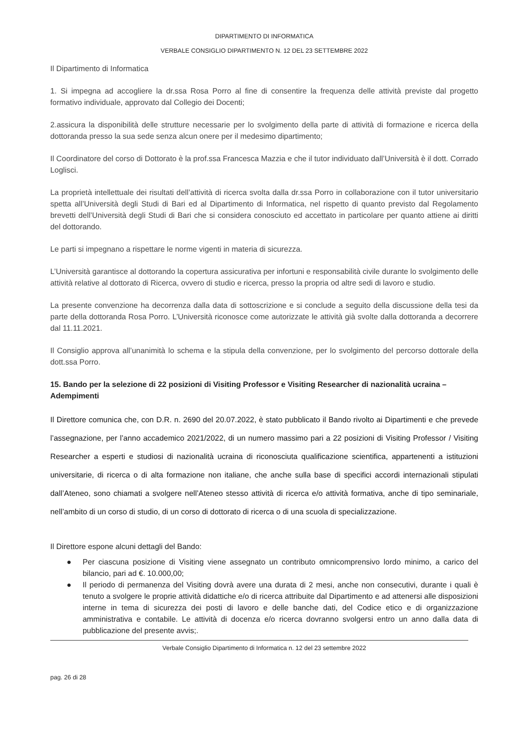DIPARTIMENTO DI INFORMATICA
VERBALE CONSIGLIO DIPARTIMENTO N. 12 DEL 23 SETTEMBRE 2022
Il Dipartimento di Informatica
1. Si impegna ad accogliere la dr.ssa Rosa Porro al fine di consentire la frequenza delle attività previste dal progetto formativo individuale, approvato dal Collegio dei Docenti;
2.assicura la disponibilità delle strutture necessarie per lo svolgimento della parte di attività di formazione e ricerca della dottoranda presso la sua sede senza alcun onere per il medesimo dipartimento;
Il Coordinatore del corso di Dottorato è la prof.ssa Francesca Mazzia e che il tutor individuato dall’Università è il dott. Corrado Loglisci.
La proprietà intellettuale dei risultati dell’attività di ricerca svolta dalla dr.ssa Porro in collaborazione con il tutor universitario spetta all’Università degli Studi di Bari ed al Dipartimento di Informatica, nel rispetto di quanto previsto dal Regolamento brevetti dell’Università degli Studi di Bari che si considera conosciuto ed accettato in particolare per quanto attiene ai diritti del dottorando.
Le parti si impegnano a rispettare le norme vigenti in materia di sicurezza.
L’Università garantisce al dottorando la copertura assicurativa per infortuni e responsabilità civile durante lo svolgimento delle attività relative al dottorato di Ricerca, ovvero di studio e ricerca, presso la propria od altre sedi di lavoro e studio.
La presente convenzione ha decorrenza dalla data di sottoscrizione e si conclude a seguito della discussione della tesi da parte della dottoranda Rosa Porro. L’Università riconosce come autorizzate le attività già svolte dalla dottoranda a decorrere dal 11.11.2021.
Il Consiglio approva all’unanimità lo schema e la stipula della convenzione, per lo svolgimento del percorso dottorale della dott.ssa Porro.
15. Bando per la selezione di 22 posizioni di Visiting Professor e Visiting Researcher di nazionalità ucraina – Adempimenti
Il Direttore comunica che, con D.R. n. 2690 del 20.07.2022, è stato pubblicato il Bando rivolto ai Dipartimenti e che prevede l’assegnazione, per l’anno accademico 2021/2022, di un numero massimo pari a 22 posizioni di Visiting Professor / Visiting Researcher a esperti e studiosi di nazionalità ucraina di riconosciuta qualificazione scientifica, appartenenti a istituzioni universitarie, di ricerca o di alta formazione non italiane, che anche sulla base di specifici accordi internazionali stipulati dall’Ateneo, sono chiamati a svolgere nell’Ateneo stesso attività di ricerca e/o attività formativa, anche di tipo seminariale, nell’ambito di un corso di studio, di un corso di dottorato di ricerca o di una scuola di specializzazione.
Il Direttore espone alcuni dettagli del Bando:
● Per ciascuna posizione di Visiting viene assegnato un contributo omnicomprensivo lordo minimo, a carico del bilancio, pari ad €. 10.000,00;
● Il periodo di permanenza del Visiting dovrà avere una durata di 2 mesi, anche non consecutivi, durante i quali è tenuto a svolgere le proprie attività didattiche e/o di ricerca attribuite dal Dipartimento e ad attenersi alle disposizioni interne in tema di sicurezza dei posti di lavoro e delle banche dati, del Codice etico e di organizzazione amministrativa e contabile. Le attività di docenza e/o ricerca dovranno svolgersi entro un anno dalla data di pubblicazione del presente avvis;.
Verbale Consiglio Dipartimento di Informatica n. 12 del 23 settembre 2022
pag. 26 di 28